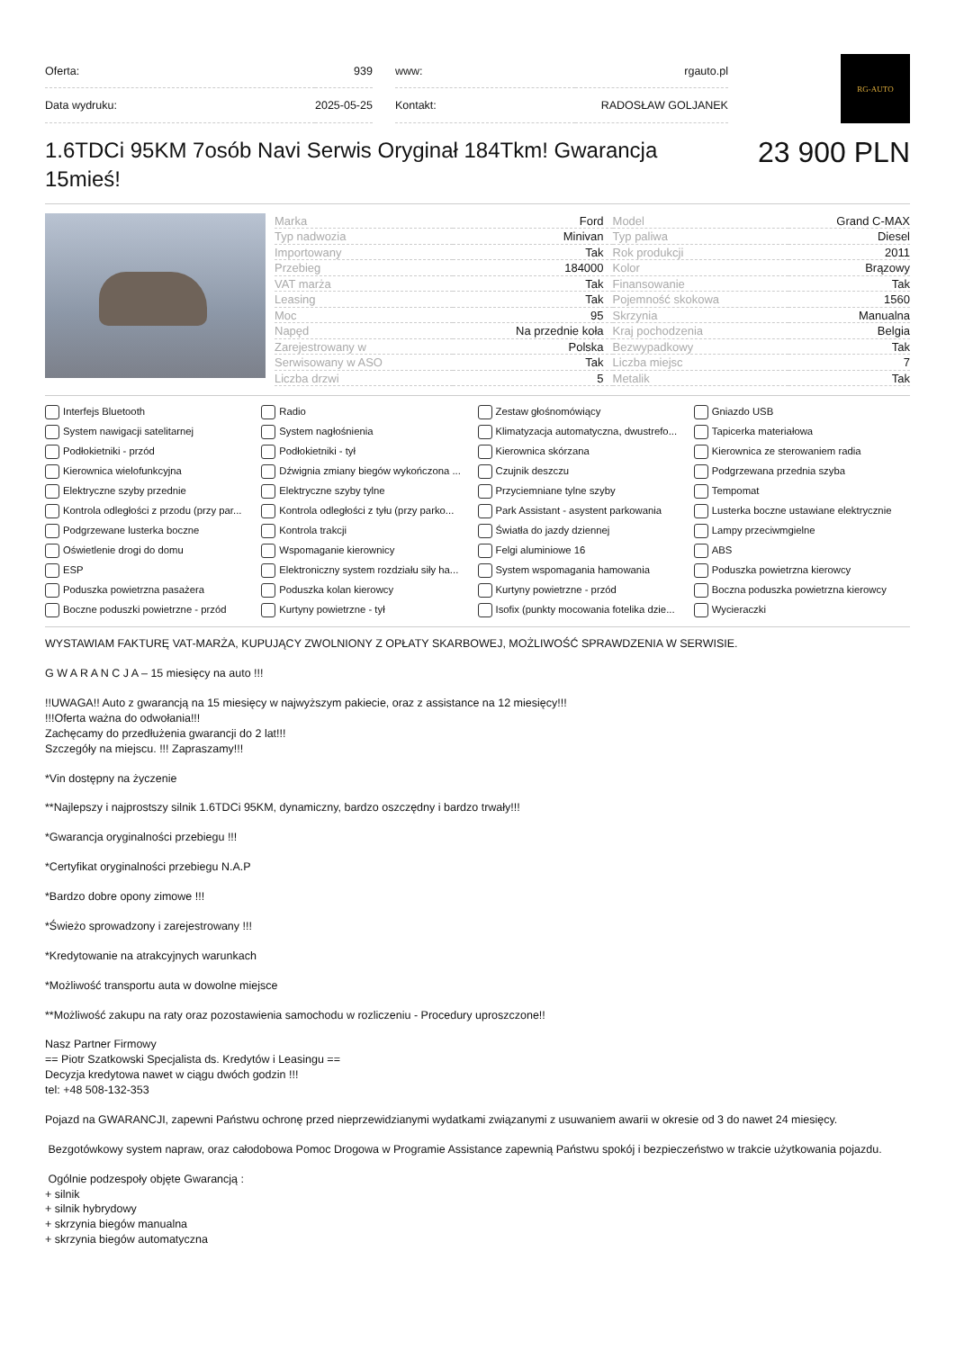| Oferta: | 939 | | www: | rgauto.pl |
| Data wydruku: | 2025-05-25 | | Kontakt: | RADOSŁAW GOLJANEK |
RG-AUTO
1.6TDCi 95KM 7osób Navi Serwis Oryginał 184Tkm! Gwarancja 15mieś!
23 900 PLN
| Marka | Ford | Model | Grand C-MAX |
| Typ nadwozia | Minivan | Typ paliwa | Diesel |
| Importowany | Tak | Rok produkcji | 2011 |
| Przebieg | 184000 | Kolor | Brązowy |
| VAT marża | Tak | Finansowanie | Tak |
| Leasing | Tak | Pojemność skokowa | 1560 |
| Moc | 95 | Skrzynia | Manualna |
| Napęd | Na przednie koła | Kraj pochodzenia | Belgia |
| Zarejestrowany w | Polska | Bezwypadkowy | Tak |
| Serwisowany w ASO | Tak | Liczba miejsc | 7 |
| Liczba drzwi | 5 | Metalik | Tak |
Interfejs Bluetooth
Radio
Zestaw głośnomówiący
Gniazdo USB
System nawigacji satelitarnej
System nagłośnienia
Klimatyzacja automatyczna, dwustrefo...
Tapicerka materiałowa
Podłokietniki - przód
Podłokietniki - tył
Kierownica skórzana
Kierownica ze sterowaniem radia
Kierownica wielofunkcyjna
Dźwignia zmiany biegów wykończona ...
Czujnik deszczu
Podgrzewana przednia szyba
Elektryczne szyby przednie
Elektryczne szyby tylne
Przyciemniane tylne szyby
Tempomat
Kontrola odległości z przodu (przy par...
Kontrola odległości z tyłu (przy parko...
Park Assistant - asystent parkowania
Lusterka boczne ustawiane elektrycznie
Podgrzewane lusterka boczne
Kontrola trakcji
Światła do jazdy dziennej
Lampy przeciwmgielne
Oświetlenie drogi do domu
Wspomaganie kierownicy
Felgi aluminiowe 16
ABS
ESP
Elektroniczny system rozdziału siły ha...
System wspomagania hamowania
Poduszka powietrzna kierowcy
Poduszka powietrzna pasażera
Poduszka kolan kierowcy
Kurtyny powietrzne - przód
Boczna poduszka powietrzna kierowcy
Boczne poduszki powietrzne - przód
Kurtyny powietrzne - tył
Isofix (punkty mocowania fotelika dzie...
Wycieraczki
WYSTAWIAM FAKTURĘ VAT-MARŻA, KUPUJĄCY ZWOLNIONY Z OPŁATY SKARBOWEJ, MOŻLIWOŚĆ SPRAWDZENIA W SERWISIE.
G W A R A N C J A – 15 miesięcy na auto !!!
!!UWAGA!! Auto z gwarancją na 15 miesięcy w najwyższym pakiecie, oraz z assistance na 12 miesięcy!!!
!!!Oferta ważna do odwołania!!!
Zachęcamy do przedłużenia gwarancji do 2 lat!!!
Szczegóły na miejscu. !!! Zapraszamy!!!
*Vin dostępny na życzenie
**Najlepszy i najprostszy silnik 1.6TDCi 95KM, dynamiczny, bardzo oszczędny i bardzo trwały!!!
*Gwarancja oryginalności przebiegu !!!
*Certyfikat oryginalności przebiegu N.A.P
*Bardzo dobre opony zimowe !!!
*Świeżo sprowadzony i zarejestrowany !!!
*Kredytowanie na atrakcyjnych warunkach
*Możliwość transportu auta w dowolne miejsce
**Możliwość zakupu na raty oraz pozostawienia samochodu w rozliczeniu - Procedury uproszczone!!
Nasz Partner Firmowy
== Piotr Szatkowski Specjalista ds. Kredytów i Leasingu ==
Decyzja kredytowa nawet w ciągu dwóch godzin !!!
tel: +48 508-132-353
Pojazd na GWARANCJI, zapewni Państwu ochronę przed nieprzewidzianymi wydatkami związanymi z usuwaniem awarii w okresie od 3 do nawet 24 miesięcy.
Bezgotówkowy system napraw, oraz całodobowa Pomoc Drogowa w Programie Assistance zapewnią Państwu spokój i bezpieczeństwo w trakcie użytkowania pojazdu.
Ogólnie podzespoły objęte Gwarancją :
+ silnik
+ silnik hybrydowy
+ skrzynia biegów manualna
+ skrzynia biegów automatyczna